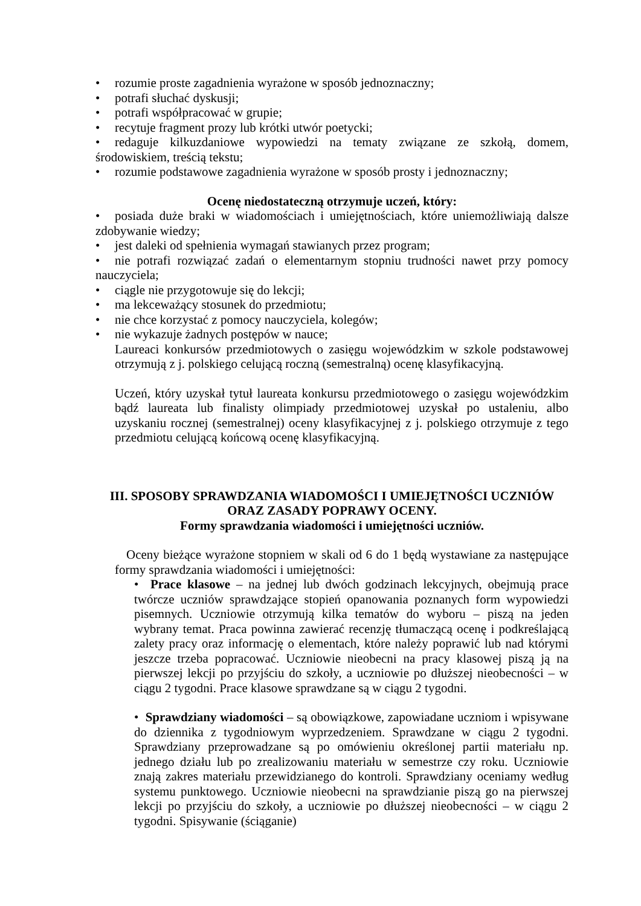• rozumie proste zagadnienia wyrażone w sposób jednoznaczny;
• potrafi słuchać dyskusji;
• potrafi współpracować w grupie;
• recytuje fragment prozy lub krótki utwór poetycki;
• redaguje kilkuzdaniowe wypowiedzi na tematy związane ze szkołą, domem, środowiskiem, treścią tekstu;
• rozumie podstawowe zagadnienia wyrażone w sposób prosty i jednoznaczny;
Ocenę niedostateczną otrzymuje uczeń, który:
• posiada duże braki w wiadomościach i umiejętnościach, które uniemożliwiają dalsze zdobywanie wiedzy;
• jest daleki od spełnienia wymagań stawianych przez program;
• nie potrafi rozwiązać zadań o elementarnym stopniu trudności nawet przy pomocy nauczyciela;
• ciągle nie przygotowuje się do lekcji;
• ma lekceważący stosunek do przedmiotu;
• nie chce korzystać z pomocy nauczyciela, kolegów;
• nie wykazuje żadnych postępów w nauce;
Laureaci konkursów przedmiotowych o zasięgu wojewódzkim w szkole podstawowej otrzymują z j. polskiego celującą roczną (semestralną) ocenę klasyfikacyjną.
Uczeń, który uzyskał tytuł laureata konkursu przedmiotowego o zasięgu wojewódzkim bądź laureata lub finalisty olimpiady przedmiotowej uzyskał po ustaleniu, albo uzyskaniu rocznej (semestralnej) oceny klasyfikacyjnej z j. polskiego otrzymuje z tego przedmiotu celującą końcową ocenę klasyfikacyjną.
III. SPOSOBY SPRAWDZANIA WIADOMOŚCI I UMIEJĘTNOŚCI UCZNIÓW
ORAZ ZASADY POPRAWY OCENY.
Formy sprawdzania wiadomości i umiejętności uczniów.
Oceny bieżące wyrażone stopniem w skali od 6 do 1 będą wystawiane za następujące formy sprawdzania wiadomości i umiejętności:
• Prace klasowe – na jednej lub dwóch godzinach lekcyjnych, obejmują prace twórcze uczniów sprawdzające stopień opanowania poznanych form wypowiedzi pisemnych. Uczniowie otrzymują kilka tematów do wyboru – piszą na jeden wybrany temat. Praca powinna zawierać recenzję tłumaczącą ocenę i podkreślającą zalety pracy oraz informację o elementach, które należy poprawić lub nad którymi jeszcze trzeba popracować. Uczniowie nieobecni na pracy klasowej piszą ją na pierwszej lekcji po przyjściu do szkoły, a uczniowie po dłuższej nieobecności – w ciągu 2 tygodni. Prace klasowe sprawdzane są w ciągu 2 tygodni.
• Sprawdziany wiadomości – są obowiązkowe, zapowiadane uczniom i wpisywane do dziennika z tygodniowym wyprzedzeniem. Sprawdzane w ciągu 2 tygodni. Sprawdziany przeprowadzane są po omówieniu określonej partii materiału np. jednego działu lub po zrealizowaniu materiału w semestrze czy roku. Uczniowie znają zakres materiału przewidzianego do kontroli. Sprawdziany oceniamy według systemu punktowego. Uczniowie nieobecni na sprawdzianie piszą go na pierwszej lekcji po przyjściu do szkoły, a uczniowie po dłuższej nieobecności – w ciągu 2 tygodni. Spisywanie (ściąganie)